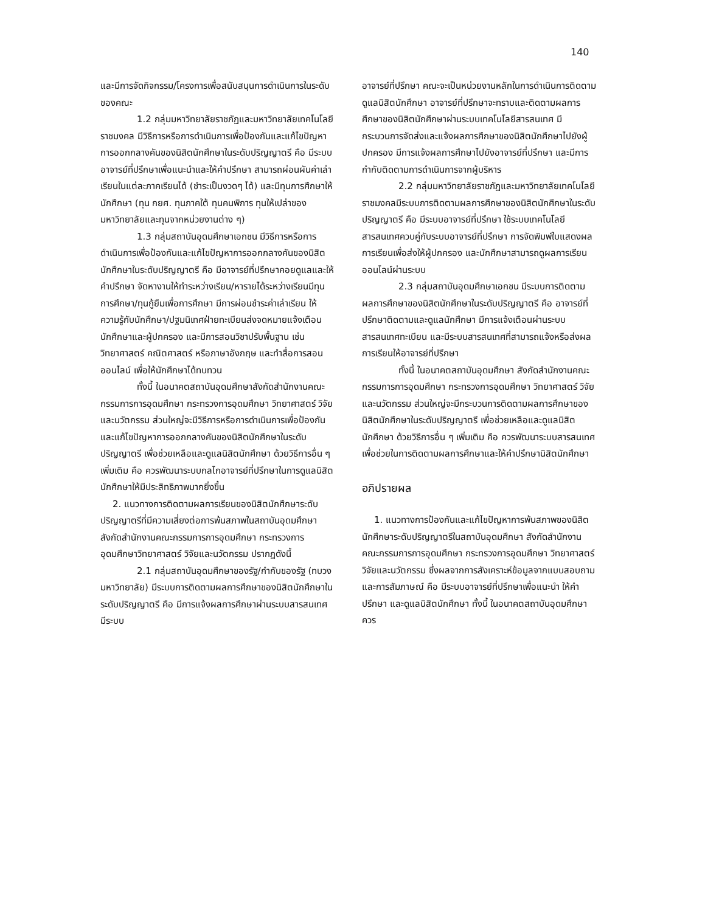140
และมีการจัดกิจกรรม/โครงการเพื่อสนับสนุนการดำเนินการในระดับของคณะ
1.2 กลุ่มมหาวิทยาลัยราชภัฏและมหาวิทยาลัยเทคโนโลยีราชมงคล มีวิธีการหรือการดำเนินการเพื่อป้องกันและแก้ไขปัญหาการออกกลางคันของนิสิตนักศึกษาในระดับปริญญาตรี คือ มีระบบอาจารย์ที่ปรึกษาเพื่อแนะนำและให้คำปรึกษา สามารถผ่อนผันค่าเล่าเรียนในแต่ละภาคเรียนได้ (ชำระเป็นงวดๆ ได้) และมีทุนการศึกษาให้นักศึกษา (ทุน กยศ. ทุนภาคใต้ ทุนคนพิการ ทุนให้เปล่าของมหาวิทยาลัยและทุนจากหน่วยงานต่าง ๆ)
1.3 กลุ่มสถาบันอุดมศึกษาเอกชน มีวิธีการหรือการดำเนินการเพื่อป้องกันและแก้ไขปัญหาการออกกลางคันของนิสิตนักศึกษาในระดับปริญญาตรี คือ มีอาจารย์ที่ปรึกษาคอยดูแลและให้คำปรึกษา จัดหางานให้ทำระหว่างเรียน/หารายได้ระหว่างเรียนมีทุนการศึกษา/ทุนกู้ยืมเพื่อการศึกษา มีการผ่อนชำระค่าเล่าเรียน ให้ความรู้กับนักศึกษา/ปฐมนิเทศฝ่ายทะเบียนส่งจดหมายแจ้งเตือนนักศึกษาและผู้ปกครอง และมีการสอนวิชาปรับพื้นฐาน เช่น วิทยาศาสตร์ คณิตศาสตร์ หรือภาษาอังกฤษ และทำสื่อการสอนออนไลน์ เพื่อให้นักศึกษาได้ทบทวน
ทั้งนี้ ในอนาคตสถาบันอุดมศึกษาสังกัดสำนักงานคณะกรรมการการอุดมศึกษา กระทรวงการอุดมศึกษา วิทยาศาสตร์ วิจัยและนวัตกรรม ส่วนใหญ่จะมีวิธีการหรือการดำเนินการเพื่อป้องกันและแก้ไขปัญหาการออกกลางคันของนิสิตนักศึกษาในระดับปริญญาตรี เพื่อช่วยเหลือและดูแลนิสิตนักศึกษา ด้วยวิธีการอื่น ๆ เพิ่มเติม คือ ควรพัฒนาระบบกลไกอาจารย์ที่ปรึกษาในการดูแลนิสิตนักศึกษาให้มีประสิทธิภาพมากยิ่งขึ้น
2. แนวทางการติดตามผลการเรียนของนิสิตนักศึกษาระดับปริญญาตรีที่มีความเสี่ยงต่อการพ้นสภาพในสถาบันอุดมศึกษา สังกัดสำนักงานคณะกรรมการการอุดมศึกษา กระทรวงการอุดมศึกษาวิทยาศาสตร์ วิจัยและนวัตกรรม ปรากฏดังนี้
2.1 กลุ่มสถาบันอุดมศึกษาของรัฐ/กำกับของรัฐ (ทบวงมหาวิทยาลัย) มีระบบการติดตามผลการศึกษาของนิสิตนักศึกษาในระดับปริญญาตรี คือ มีการแจ้งผลการศึกษาผ่านระบบสารสนเทศ มีระบบ
อาจารย์ที่ปรึกษา คณะจะเป็นหน่วยงานหลักในการดำเนินการติดตามดูแลนิสิตนักศึกษา อาจารย์ที่ปรึกษาจะทราบและติดตามผลการศึกษาของนิสิตนักศึกษาผ่านระบบเทคโนโลยีสารสนเทศ มีกระบวนการจัดส่งและแจ้งผลการศึกษาของนิสิตนักศึกษาไปยังผู้ปกครอง มีการแจ้งผลการศึกษาไปยังอาจารย์ที่ปรึกษา และมีการกำกับติดตามการดำเนินการจากผู้บริหาร
2.2 กลุ่มมหาวิทยาลัยราชภัฏและมหาวิทยาลัยเทคโนโลยีราชมงคลมีระบบการติดตามผลการศึกษาของนิสิตนักศึกษาในระดับปริญญาตรี คือ มีระบบอาจารย์ที่ปรึกษา ใช้ระบบเทคโนโลยีสารสนเทศควบคู่กับระบบอาจารย์ที่ปรึกษา การจัดพิมพ์ใบแสดงผลการเรียนเพื่อส่งให้ผู้ปกครอง และนักศึกษาสามารถดูผลการเรียนออนไลน์ผ่านระบบ
2.3 กลุ่มสถาบันอุดมศึกษาเอกชน มีระบบการติดตามผลการศึกษาของนิสิตนักศึกษาในระดับปริญญาตรี คือ อาจารย์ที่ปรึกษาติดตามและดูแลนักศึกษา มีการแจ้งเตือนผ่านระบบสารสนเทศทะเบียน และมีระบบสารสนเทศที่สามารถแจ้งหรือส่งผลการเรียนให้อาจารย์ที่ปรึกษา
ทั้งนี้ ในอนาคตสถาบันอุดมศึกษา สังกัดสำนักงานคณะกรรมการการอุดมศึกษา กระทรวงการอุดมศึกษา วิทยาศาสตร์ วิจัยและนวัตกรรม ส่วนใหญ่จะมีกระบวนการติดตามผลการศึกษาของนิสิตนักศึกษาในระดับปริญญาตรี เพื่อช่วยเหลือและดูแลนิสิตนักศึกษา ด้วยวิธีการอื่น ๆ เพิ่มเติม คือ ควรพัฒนาระบบสารสนเทศเพื่อช่วยในการติดตามผลการศึกษาและให้คำปรึกษานิสิตนักศึกษา
อภิปรายผล
1. แนวทางการป้องกันและแก้ไขปัญหาการพ้นสภาพของนิสิตนักศึกษาระดับปริญญาตรีในสถาบันอุดมศึกษา สังกัดสำนักงานคณะกรรมการการอุดมศึกษา กระทรวงการอุดมศึกษา วิทยาศาสตร์ วิจัยและนวัตกรรม ซึ่งผลจากการสังเคราะห์ข้อมูลจากแบบสอบถามและการสัมภาษณ์ คือ มีระบบอาจารย์ที่ปรึกษาเพื่อแนะนำ ให้คำปรึกษา และดูแลนิสิตนักศึกษา ทั้งนี้ ในอนาคตสถาบันอุดมศึกษาควร